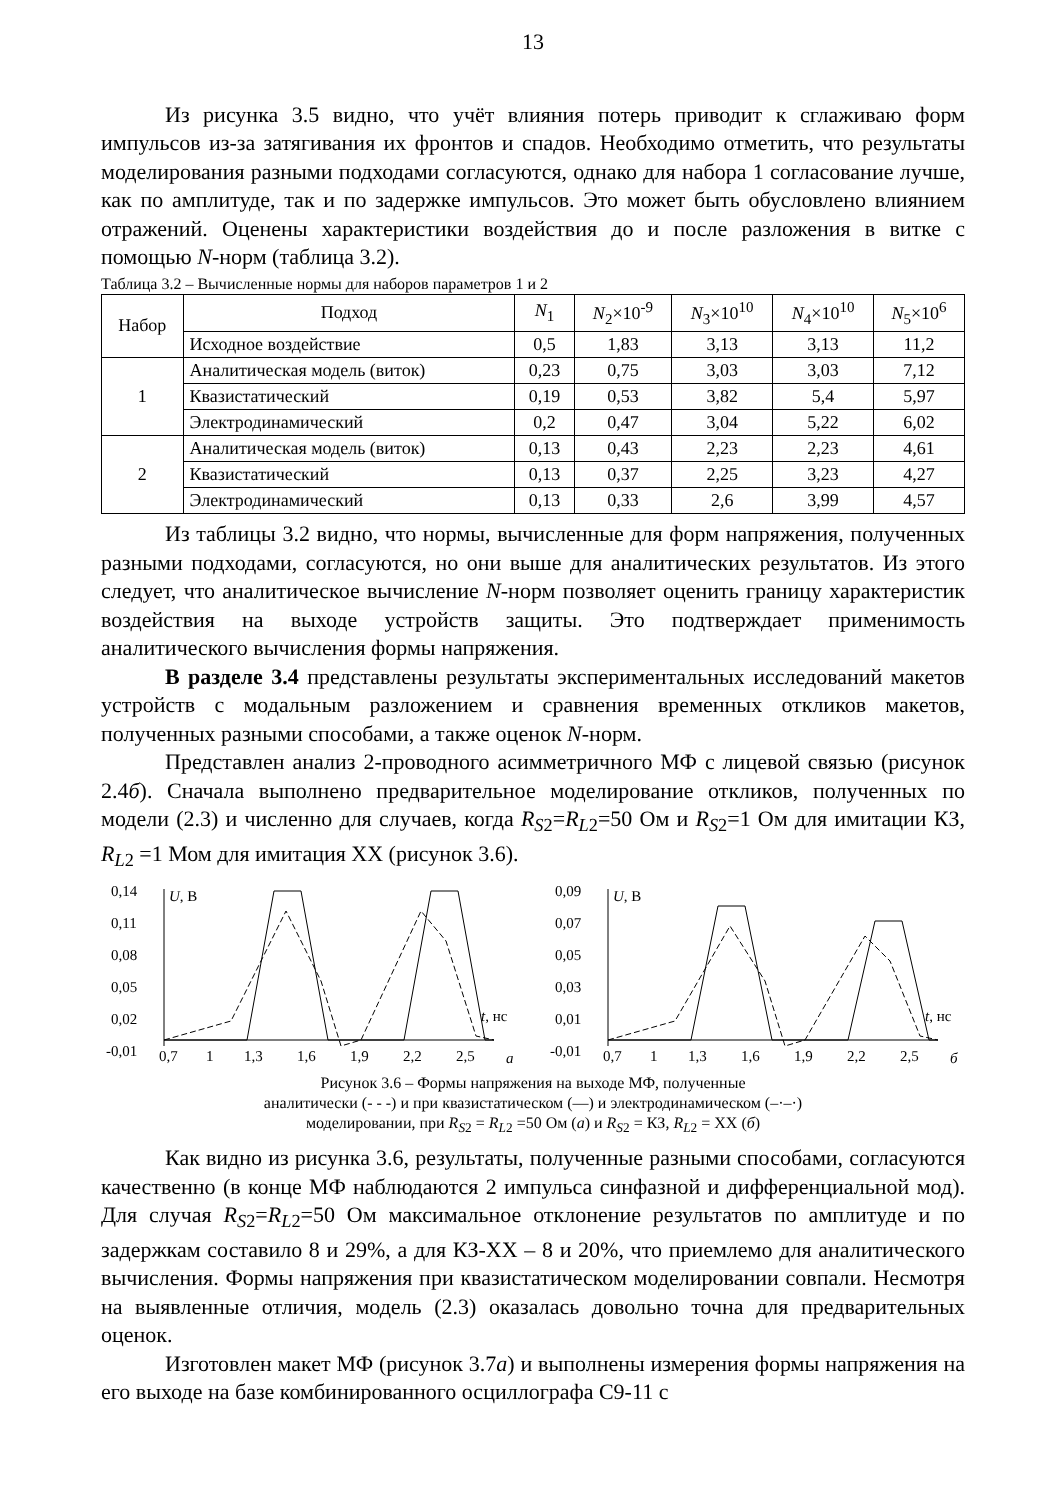13
Из рисунка 3.5 видно, что учёт влияния потерь приводит к сглаживаю форм импульсов из-за затягивания их фронтов и спадов. Необходимо отметить, что результаты моделирования разными подходами согласуются, однако для набора 1 согласование лучше, как по амплитуде, так и по задержке импульсов. Это может быть обусловлено влиянием отражений. Оценены характеристики воздействия до и после разложения в витке с помощью N-норм (таблица 3.2).
Таблица 3.2 – Вычисленные нормы для наборов параметров 1 и 2
| Набор | Подход | N<sub>1</sub> | N<sub>2</sub>×10<sup>-9</sup> | N<sub>3</sub>×10<sup>10</sup> | N<sub>4</sub>×10<sup>10</sup> | N<sub>5</sub>×10<sup>6</sup> |
| --- | --- | --- | --- | --- | --- | --- |
| | Исходное воздействие | 0,5 | 1,83 | 3,13 | 3,13 | 11,2 |
| 1 | Аналитическая модель (виток) | 0,23 | 0,75 | 3,03 | 3,03 | 7,12 |
| | Квазистатический | 0,19 | 0,53 | 3,82 | 5,4 | 5,97 |
| | Электродинамический | 0,2 | 0,47 | 3,04 | 5,22 | 6,02 |
| 2 | Аналитическая модель (виток) | 0,13 | 0,43 | 2,23 | 2,23 | 4,61 |
| | Квазистатический | 0,13 | 0,37 | 2,25 | 3,23 | 4,27 |
| | Электродинамический | 0,13 | 0,33 | 2,6 | 3,99 | 4,57 |
Из таблицы 3.2 видно, что нормы, вычисленные для форм напряжения, полученных разными подходами, согласуются, но они выше для аналитических результатов. Из этого следует, что аналитическое вычисление N-норм позволяет оценить границу характеристик воздействия на выходе устройств защиты. Это подтверждает применимость аналитического вычисления формы напряжения.
В разделе 3.4 представлены результаты экспериментальных исследований макетов устройств с модальным разложением и сравнения временных откликов макетов, полученных разными способами, а также оценок N-норм.
Представлен анализ 2-проводного асимметричного МФ с лицевой связью (рисунок 2.4б). Сначала выполнено предварительное моделирование откликов, полученных по модели (2.3) и численно для случаев, когда R<sub>S</sub><sub>2</sub>=R<sub>L</sub><sub>2</sub>=50 Ом и R<sub>S</sub><sub>2</sub>=1 Ом для имитации КЗ, R<sub>L</sub><sub>2</sub> =1 Мом для имитация ХХ (рисунок 3.6).
0,14
0,11
0,08
0,05
0,02
-0,01
U, В
t, нс
0,7
1
1,3
1,6
1,9
2,2
2,5
а
0,09
0,07
0,05
0,03
0,01
-0,01
U, В
t, нс
0,7
1
1,3
1,6
1,9
2,2
2,5
б
Рисунок 3.6 – Формы напряжения на выходе МФ, полученные
аналитически (- - -) и при квазистатическом (—) и электродинамическом (–·–·)
моделировании, при R<sub>S</sub><sub>2</sub> = R<sub>L</sub><sub>2</sub> =50 Ом (а) и R<sub>S</sub><sub>2</sub> = КЗ, R<sub>L</sub><sub>2</sub> = ХХ (б)
Как видно из рисунка 3.6, результаты, полученные разными способами, согласуются качественно (в конце МФ наблюдаются 2 импульса синфазной и дифференциальной мод). Для случая R<sub>S</sub><sub>2</sub>=R<sub>L</sub><sub>2</sub>=50 Ом максимальное отклонение результатов по амплитуде и по задержкам составило 8 и 29%, а для КЗ-ХХ – 8 и 20%, что приемлемо для аналитического вычисления. Формы напряжения при квазистатическом моделировании совпали. Несмотря на выявленные отличия, модель (2.3) оказалась довольно точна для предварительных оценок.
Изготовлен макет МФ (рисунок 3.7а) и выполнены измерения формы напряжения на его выходе на базе комбинированного осциллографа С9-11 с